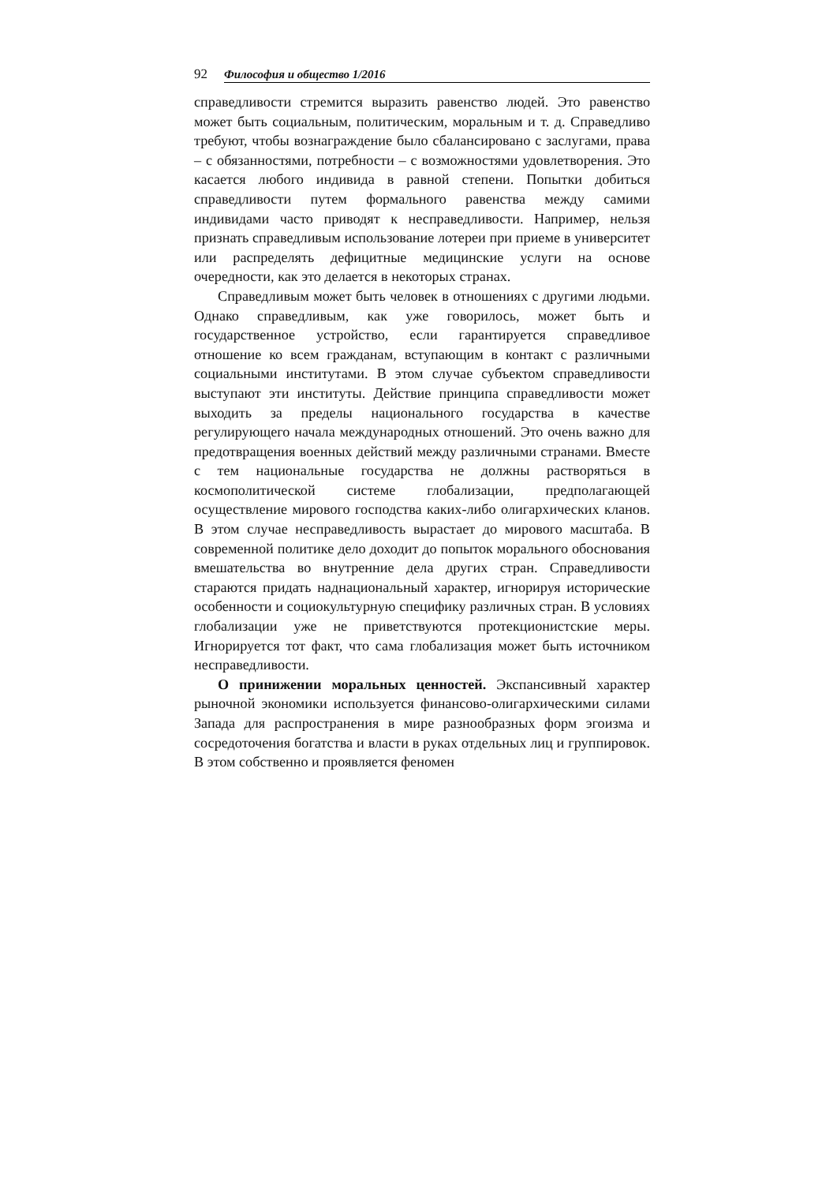92 Философия и общество 1/2016
справедливости стремится выразить равенство людей. Это равенство может быть социальным, политическим, моральным и т. д. Справедливо требуют, чтобы вознаграждение было сбалансировано с заслугами, права – с обязанностями, потребности – с возможностями удовлетворения. Это касается любого индивида в равной степени. Попытки добиться справедливости путем формального равенства между самими индивидами часто приводят к несправедливости. Например, нельзя признать справедливым использование лотереи при приеме в университет или распределять дефицитные медицинские услуги на основе очередности, как это делается в некоторых странах.
Справедливым может быть человек в отношениях с другими людьми. Однако справедливым, как уже говорилось, может быть и государственное устройство, если гарантируется справедливое отношение ко всем гражданам, вступающим в контакт с различными социальными институтами. В этом случае субъектом справедливости выступают эти институты. Действие принципа справедливости может выходить за пределы национального государства в качестве регулирующего начала международных отношений. Это очень важно для предотвращения военных действий между различными странами. Вместе с тем национальные государства не должны растворяться в космополитической системе глобализации, предполагающей осуществление мирового господства каких-либо олигархических кланов. В этом случае несправедливость вырастает до мирового масштаба. В современной политике дело доходит до попыток морального обоснования вмешательства во внутренние дела других стран. Справедливости стараются придать наднациональный характер, игнорируя исторические особенности и социокультурную специфику различных стран. В условиях глобализации уже не приветствуются протекционистские меры. Игнорируется тот факт, что сама глобализация может быть источником несправедливости.
О принижении моральных ценностей. Экспансивный характер рыночной экономики используется финансово-олигархическими силами Запада для распространения в мире разнообразных форм эгоизма и сосредоточения богатства и власти в руках отдельных лиц и группировок. В этом собственно и проявляется феномен